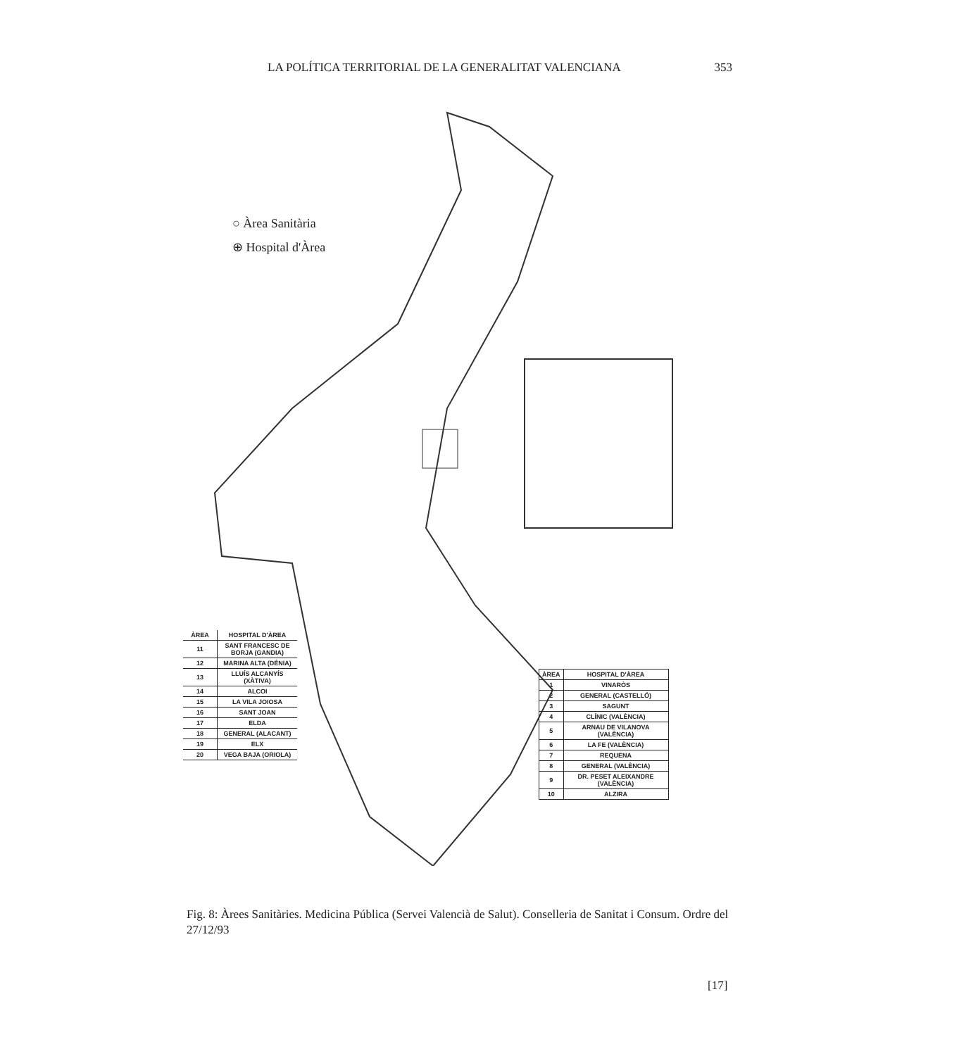LA POLÍTICA TERRITORIAL DE LA GENERALITAT VALENCIANA 353
○ Àrea Sanitària
⊕ Hospital d'Àrea
| ÀREA | HOSPITAL D'ÀREA |
| --- | --- |
| 11 | SANT FRANCESC DE BORJA (GANDIA) |
| 12 | MARINA ALTA (DÉNIA) |
| 13 | LLUÍS ALCANYÍS (XÀTIVA) |
| 14 | ALCOI |
| 15 | LA VILA JOIOSA |
| 16 | SANT JOAN |
| 17 | ELDA |
| 18 | GENERAL (ALACANT) |
| 19 | ELX |
| 20 | VEGA BAJA (ORIOLA) |
| ÀREA | HOSPITAL D'ÀREA |
| --- | --- |
| 1 | VINARÒS |
| 2 | GENERAL (CASTELLÓ) |
| 3 | SAGUNT |
| 4 | CLÍNIC (VALÈNCIA) |
| 5 | ARNAU DE VILANOVA (VALÈNCIA) |
| 6 | LA FE (VALÈNCIA) |
| 7 | REQUENA |
| 8 | GENERAL (VALÈNCIA) |
| 9 | DR. PESET ALEIXANDRE (VALÈNCIA) |
| 10 | ALZIRA |
Fig. 8: Àrees Sanitàries. Medicina Pública (Servei Valencià de Salut). Conselleria de Sanitat i Consum. Ordre del 27/12/93
[17]